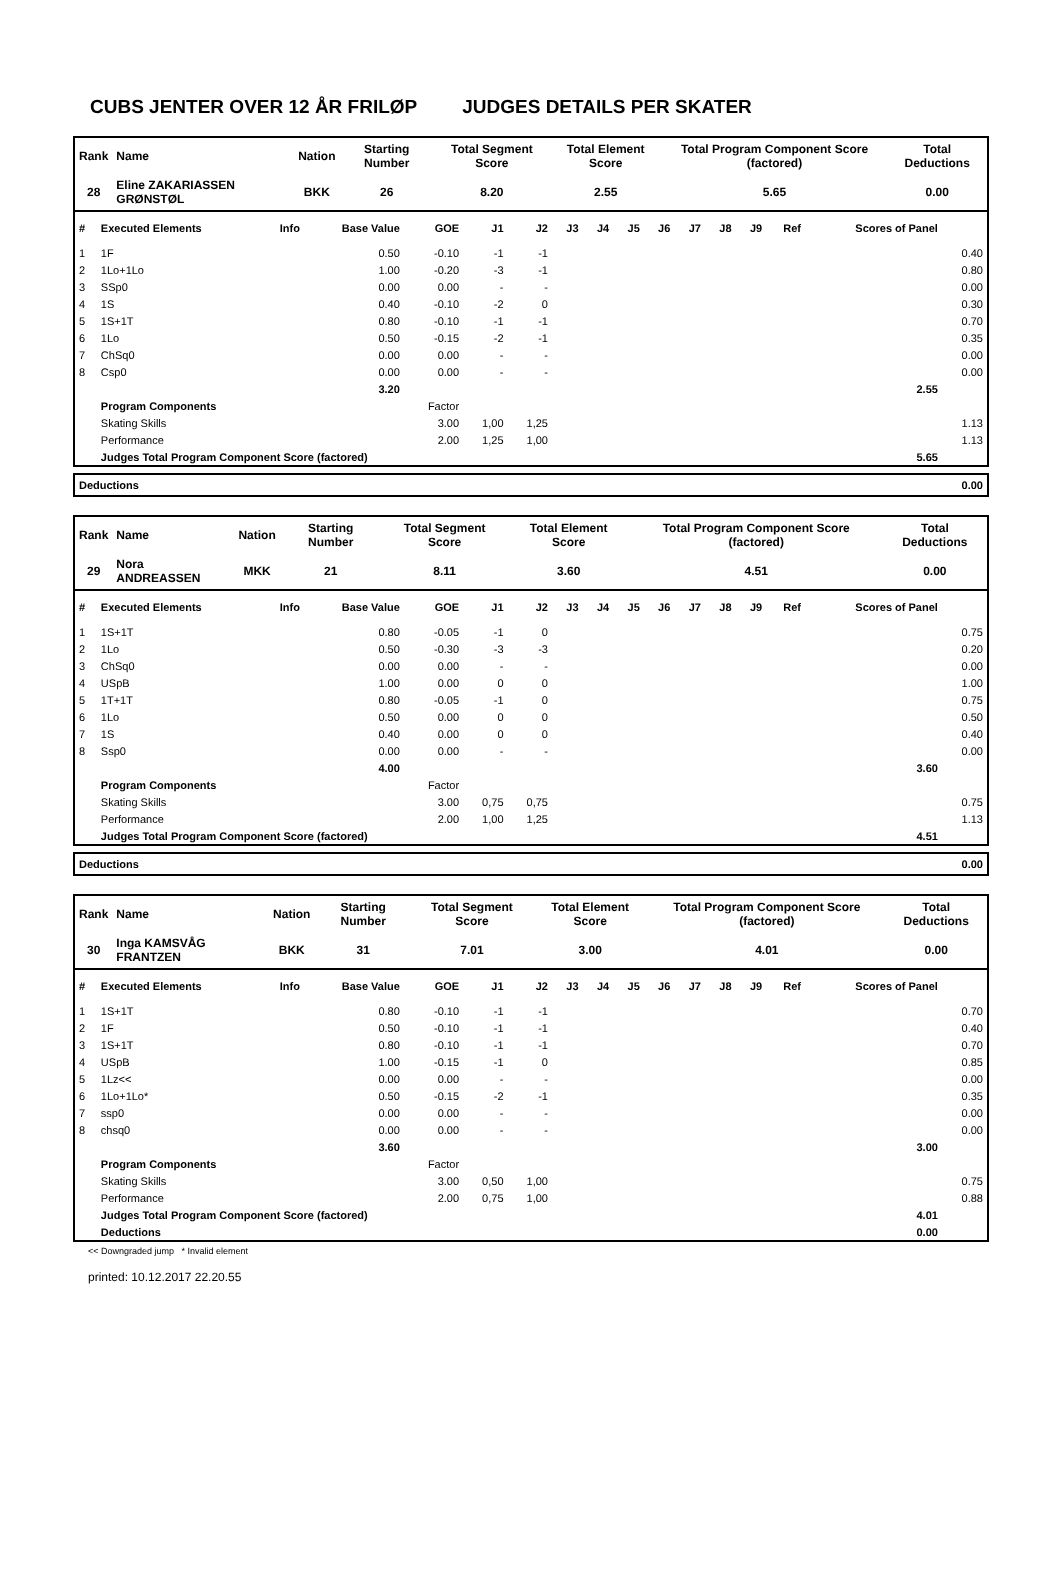CUBS JENTER OVER 12 ÅR FRILØP JUDGES DETAILS PER SKATER
| Rank | Name | Nation | Starting Number | Total Segment Score | Total Element Score | Total Program Component Score (factored) | Total Deductions |
| 28 | Eline ZAKARIASSEN GRØNSTØL | BKK | 26 | 8.20 | 2.55 | 5.65 | 0.00 |
| # | Executed Elements | Info | Base Value | GOE | J1 | J2 | J3 | J4 | J5 | J6 | J7 | J8 | J9 | Ref | Scores of Panel | |
| --- | --- | --- | --- | --- | --- | --- | --- | --- | --- | --- | --- | --- | --- | --- | --- | --- |
| 1 | 1F | | 0.50 | -0.10 | -1 | -1 | | | | | | | | | | 0.40 |
| 2 | 1Lo+1Lo | | 1.00 | -0.20 | -3 | -1 | | | | | | | | | | 0.80 |
| 3 | SSp0 | | 0.00 | 0.00 | - | - | | | | | | | | | | 0.00 |
| 4 | 1S | | 0.40 | -0.10 | -2 | 0 | | | | | | | | | | 0.30 |
| 5 | 1S+1T | | 0.80 | -0.10 | -1 | -1 | | | | | | | | | | 0.70 |
| 6 | 1Lo | | 0.50 | -0.15 | -2 | -1 | | | | | | | | | | 0.35 |
| 7 | ChSq0 | | 0.00 | 0.00 | - | - | | | | | | | | | | 0.00 |
| 8 | Csp0 | | 0.00 | 0.00 | - | - | | | | | | | | | | 0.00 |
| | | | 3.20 | | | | | | | | | | | | 2.55 | |
| | Program Components | | | Factor | | | | | | | | | | | | |
| | Skating Skills | | | 3.00 | 1,00 | 1,25 | | | | | | | | | | 1.13 |
| | Performance | | | 2.00 | 1,25 | 1,00 | | | | | | | | | | 1.13 |
| | Judges Total Program Component Score (factored) | | | | | | | | | | | | | | 5.65 | |
| Deductions | 0.00 |
| Rank | Name | Nation | Starting Number | Total Segment Score | Total Element Score | Total Program Component Score (factored) | Total Deductions |
| 29 | Nora ANDREASSEN | MKK | 21 | 8.11 | 3.60 | 4.51 | 0.00 |
| # | Executed Elements | Info | Base Value | GOE | J1 | J2 | J3 | J4 | J5 | J6 | J7 | J8 | J9 | Ref | Scores of Panel | |
| --- | --- | --- | --- | --- | --- | --- | --- | --- | --- | --- | --- | --- | --- | --- | --- | --- |
| 1 | 1S+1T | | 0.80 | -0.05 | -1 | 0 | | | | | | | | | | 0.75 |
| 2 | 1Lo | | 0.50 | -0.30 | -3 | -3 | | | | | | | | | | 0.20 |
| 3 | ChSq0 | | 0.00 | 0.00 | - | - | | | | | | | | | | 0.00 |
| 4 | USpB | | 1.00 | 0.00 | 0 | 0 | | | | | | | | | | 1.00 |
| 5 | 1T+1T | | 0.80 | -0.05 | -1 | 0 | | | | | | | | | | 0.75 |
| 6 | 1Lo | | 0.50 | 0.00 | 0 | 0 | | | | | | | | | | 0.50 |
| 7 | 1S | | 0.40 | 0.00 | 0 | 0 | | | | | | | | | | 0.40 |
| 8 | Ssp0 | | 0.00 | 0.00 | - | - | | | | | | | | | | 0.00 |
| | | | 4.00 | | | | | | | | | | | | 3.60 | |
| | Program Components | | | Factor | | | | | | | | | | | | |
| | Skating Skills | | | 3.00 | 0,75 | 0,75 | | | | | | | | | | 0.75 |
| | Performance | | | 2.00 | 1,00 | 1,25 | | | | | | | | | | 1.13 |
| | Judges Total Program Component Score (factored) | | | | | | | | | | | | | | 4.51 | |
| Deductions | 0.00 |
| Rank | Name | Nation | Starting Number | Total Segment Score | Total Element Score | Total Program Component Score (factored) | Total Deductions |
| 30 | Inga KAMSVÅG FRANTZEN | BKK | 31 | 7.01 | 3.00 | 4.01 | 0.00 |
| # | Executed Elements | Info | Base Value | GOE | J1 | J2 | J3 | J4 | J5 | J6 | J7 | J8 | J9 | Ref | Scores of Panel | |
| --- | --- | --- | --- | --- | --- | --- | --- | --- | --- | --- | --- | --- | --- | --- | --- | --- |
| 1 | 1S+1T | | 0.80 | -0.10 | -1 | -1 | | | | | | | | | | 0.70 |
| 2 | 1F | | 0.50 | -0.10 | -1 | -1 | | | | | | | | | | 0.40 |
| 3 | 1S+1T | | 0.80 | -0.10 | -1 | -1 | | | | | | | | | | 0.70 |
| 4 | USpB | | 1.00 | -0.15 | -1 | 0 | | | | | | | | | | 0.85 |
| 5 | 1Lz<< | | 0.00 | 0.00 | - | - | | | | | | | | | | 0.00 |
| 6 | 1Lo+1Lo* | | 0.50 | -0.15 | -2 | -1 | | | | | | | | | | 0.35 |
| 7 | ssp0 | | 0.00 | 0.00 | - | - | | | | | | | | | | 0.00 |
| 8 | chsq0 | | 0.00 | 0.00 | - | - | | | | | | | | | | 0.00 |
| | | | 3.60 | | | | | | | | | | | | 3.00 | |
| | Program Components | | | Factor | | | | | | | | | | | | |
| | Skating Skills | | | 3.00 | 0,50 | 1,00 | | | | | | | | | | 0.75 |
| | Performance | | | 2.00 | 0,75 | 1,00 | | | | | | | | | | 0.88 |
| | Judges Total Program Component Score (factored) | | | | | | | | | | | | | | 4.01 | |
| | Deductions | | | | | | | | | | | | | | 0.00 | |
<< Downgraded jump * Invalid element
printed: 10.12.2017 22.20.55